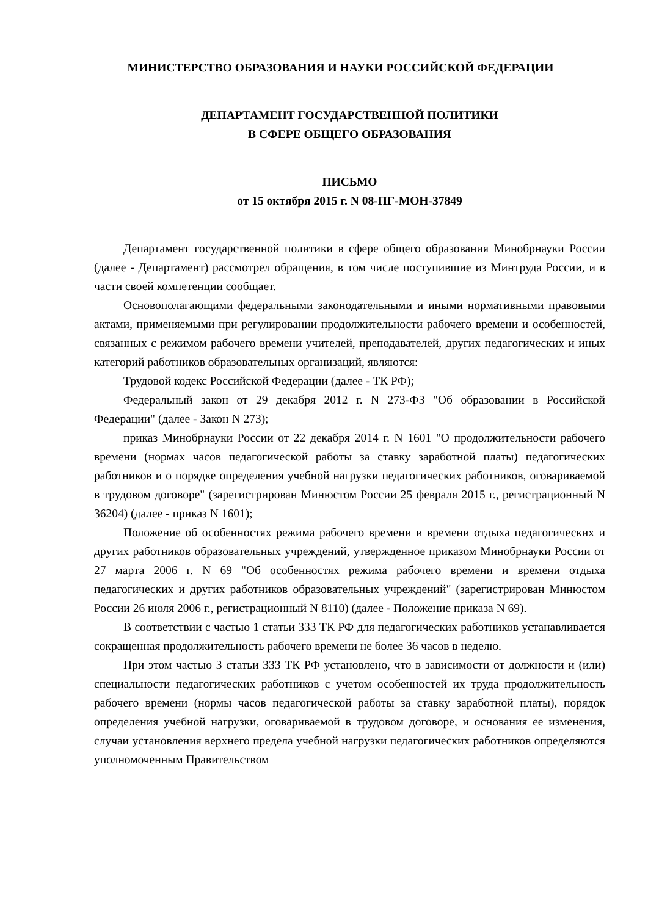МИНИСТЕРСТВО ОБРАЗОВАНИЯ И НАУКИ РОССИЙСКОЙ ФЕДЕРАЦИИ
ДЕПАРТАМЕНТ ГОСУДАРСТВЕННОЙ ПОЛИТИКИ
В СФЕРЕ ОБЩЕГО ОБРАЗОВАНИЯ
ПИСЬМО
от 15 октября 2015 г. N 08-ПГ-МОН-37849
Департамент государственной политики в сфере общего образования Минобрнауки России (далее - Департамент) рассмотрел обращения, в том числе поступившие из Минтруда России, и в части своей компетенции сообщает.
Основополагающими федеральными законодательными и иными нормативными правовыми актами, применяемыми при регулировании продолжительности рабочего времени и особенностей, связанных с режимом рабочего времени учителей, преподавателей, других педагогических и иных категорий работников образовательных организаций, являются:
Трудовой кодекс Российской Федерации (далее - ТК РФ);
Федеральный закон от 29 декабря 2012 г. N 273-ФЗ "Об образовании в Российской Федерации" (далее - Закон N 273);
приказ Минобрнауки России от 22 декабря 2014 г. N 1601 "О продолжительности рабочего времени (нормах часов педагогической работы за ставку заработной платы) педагогических работников и о порядке определения учебной нагрузки педагогических работников, оговариваемой в трудовом договоре" (зарегистрирован Минюстом России 25 февраля 2015 г., регистрационный N 36204) (далее - приказ N 1601);
Положение об особенностях режима рабочего времени и времени отдыха педагогических и других работников образовательных учреждений, утвержденное приказом Минобрнауки России от 27 марта 2006 г. N 69 "Об особенностях режима рабочего времени и времени отдыха педагогических и других работников образовательных учреждений" (зарегистрирован Минюстом России 26 июля 2006 г., регистрационный N 8110) (далее - Положение приказа N 69).
В соответствии с частью 1 статьи 333 ТК РФ для педагогических работников устанавливается сокращенная продолжительность рабочего времени не более 36 часов в неделю.
При этом частью 3 статьи 333 ТК РФ установлено, что в зависимости от должности и (или) специальности педагогических работников с учетом особенностей их труда продолжительность рабочего времени (нормы часов педагогической работы за ставку заработной платы), порядок определения учебной нагрузки, оговариваемой в трудовом договоре, и основания ее изменения, случаи установления верхнего предела учебной нагрузки педагогических работников определяются уполномоченным Правительством